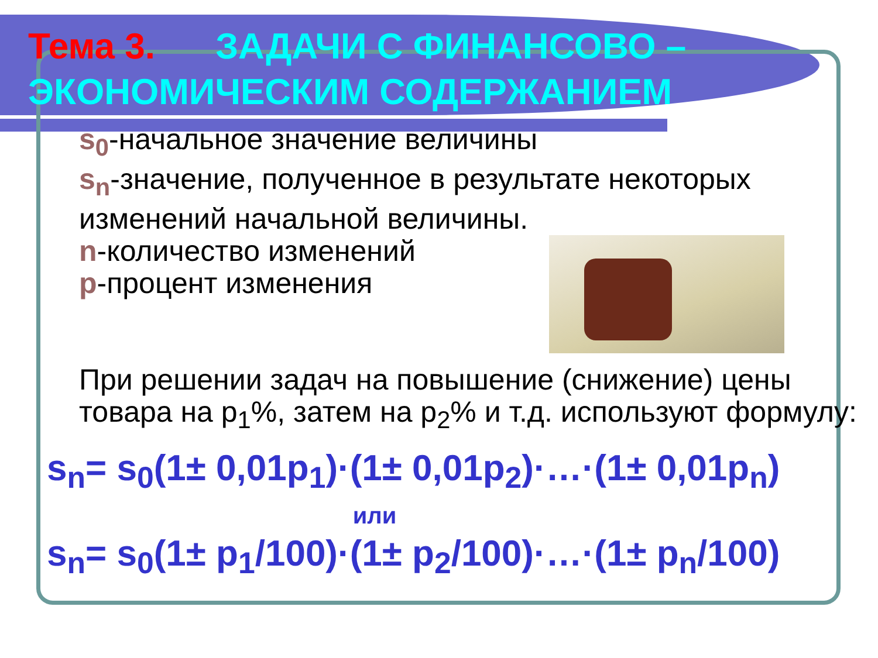Тема 3. ЗАДАЧИ С ФИНАНСОВО –
ЭКОНОМИЧЕСКИМ СОДЕРЖАНИЕМ
s<sub>0</sub>-начальное значение величины
s<sub>n</sub>-значение, полученное в результате некоторых изменений начальной величины.
n-количество изменений
p-процент изменения
При решении задач на повышение (снижение) цены товара на p<sub>1</sub>%, затем на p<sub>2</sub>% и т.д. используют формулу:
s<sub>n</sub>= s<sub>0</sub>(1± 0,01p<sub>1</sub>)·(1± 0,01p<sub>2</sub>)·…·(1± 0,01p<sub>n</sub>)
или
s<sub>n</sub>= s<sub>0</sub>(1± p<sub>1</sub>/100)·(1± p<sub>2</sub>/100)·…·(1± p<sub>n</sub>/100)